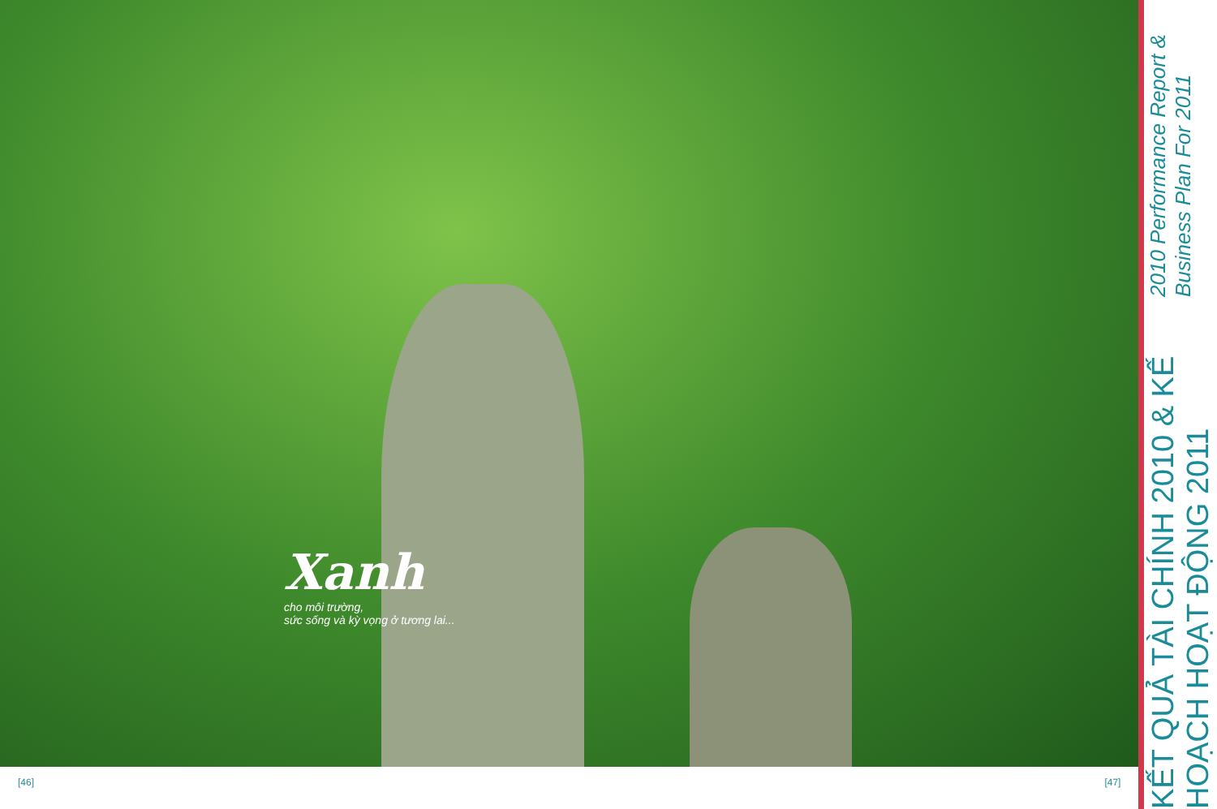Xanh
cho môi trường,
sức sống và kỳ vọng ở tương lai...
[46] [47]
KẾT QUẢ TÀI CHÍNH 2010 & KẾ HOẠCH HOẠT ĐỘNG 2011 2010 Performance Report & Business Plan For 2011